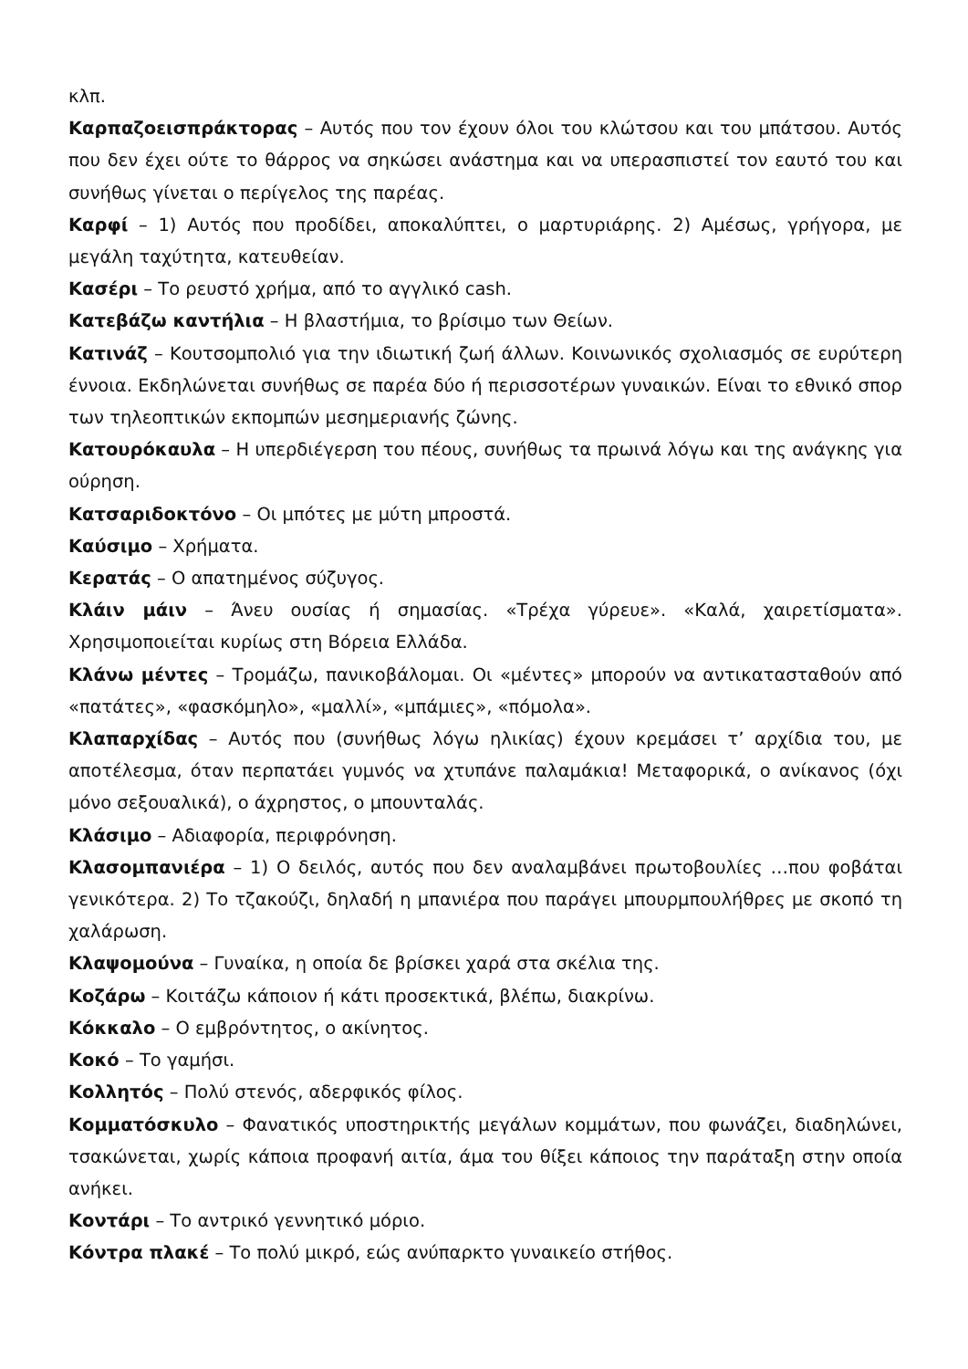κλπ.
Καρπαζοεισπράκτορας – Αυτός που τον έχουν όλοι του κλώτσου και του μπάτσου. Αυτός που δεν έχει ούτε το θάρρος να σηκώσει ανάστημα και να υπερασπιστεί τον εαυτό του και συνήθως γίνεται ο περίγελος της παρέας.
Καρφί – 1) Αυτός που προδίδει, αποκαλύπτει, ο μαρτυριάρης. 2) Αμέσως, γρήγορα, με μεγάλη ταχύτητα, κατευθείαν.
Κασέρι – Το ρευστό χρήμα, από το αγγλικό cash.
Κατεβάζω καντήλια – Η βλαστήμια, το βρίσιμο των Θείων.
Κατινάζ – Κουτσομπολιό για την ιδιωτική ζωή άλλων. Κοινωνικός σχολιασμός σε ευρύτερη έννοια. Εκδηλώνεται συνήθως σε παρέα δύο ή περισσοτέρων γυναικών. Είναι το εθνικό σπορ των τηλεοπτικών εκπομπών μεσημεριανής ζώνης.
Κατουρόκαυλα – Η υπερδιέγερση του πέους, συνήθως τα πρωινά λόγω και της ανάγκης για ούρηση.
Κατσαριδοκτόνο – Οι μπότες με μύτη μπροστά.
Καύσιμο – Χρήματα.
Κερατάς – Ο απατημένος σύζυγος.
Κλάιν μάιν – Άνευ ουσίας ή σημασίας. «Τρέχα γύρευε». «Καλά, χαιρετίσματα». Χρησιμοποιείται κυρίως στη Βόρεια Ελλάδα.
Κλάνω μέντες – Τρομάζω, πανικοβάλομαι. Οι «μέντες» μπορούν να αντικατασταθούν από «πατάτες», «φασκόμηλο», «μαλλί», «μπάμιες», «πόμολα».
Κλαπαρχίδας – Αυτός που (συνήθως λόγω ηλικίας) έχουν κρεμάσει τ’ αρχίδια του, με αποτέλεσμα, όταν περπατάει γυμνός να χτυπάνε παλαμάκια! Μεταφορικά, ο ανίκανος (όχι μόνο σεξουαλικά), ο άχρηστος, ο μπουνταλάς.
Κλάσιμο – Αδιαφορία, περιφρόνηση.
Κλασομπανιέρα – 1) Ο δειλός, αυτός που δεν αναλαμβάνει πρωτοβουλίες …που φοβάται γενικότερα. 2) Το τζακούζι, δηλαδή η μπανιέρα που παράγει μπουρμπουλήθρες με σκοπό τη χαλάρωση.
Κλαψομούνα – Γυναίκα, η οποία δε βρίσκει χαρά στα σκέλια της.
Κοζάρω – Κοιτάζω κάποιον ή κάτι προσεκτικά, βλέπω, διακρίνω.
Κόκκαλο – Ο εμβρόντητος, ο ακίνητος.
Κοκό – Το γαμήσι.
Κολλητός – Πολύ στενός, αδερφικός φίλος.
Κομματόσκυλο – Φανατικός υποστηρικτής μεγάλων κομμάτων, που φωνάζει, διαδηλώνει, τσακώνεται, χωρίς κάποια προφανή αιτία, άμα του θίξει κάποιος την παράταξη στην οποία ανήκει.
Κοντάρι – Το αντρικό γεννητικό μόριο.
Κόντρα πλακέ – Το πολύ μικρό, εώς ανύπαρκτο γυναικείο στήθος.